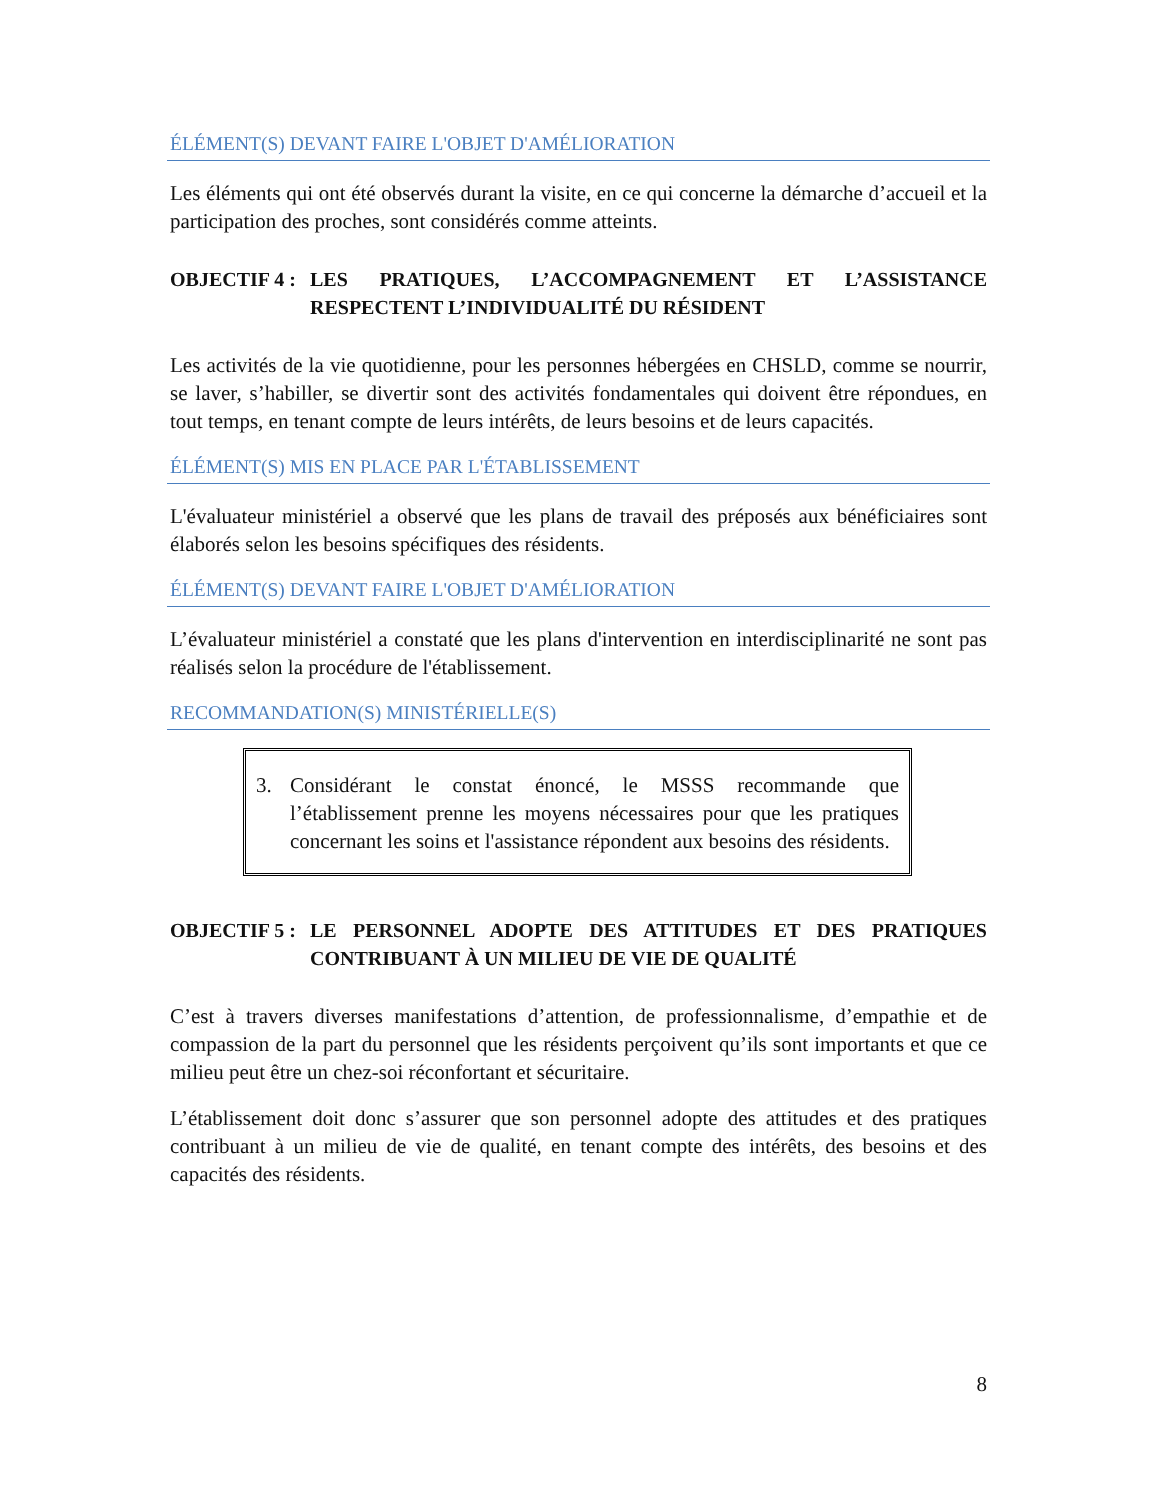ÉLÉMENT(S) DEVANT FAIRE L'OBJET D'AMÉLIORATION
Les éléments qui ont été observés durant la visite, en ce qui concerne la démarche d’accueil et la participation des proches, sont considérés comme atteints.
OBJECTIF 4 :
LES PRATIQUES, L’ACCOMPAGNEMENT ET L’ASSISTANCE RESPECTENT L’INDIVIDUALITÉ DU RÉSIDENT
Les activités de la vie quotidienne, pour les personnes hébergées en CHSLD, comme se nourrir, se laver, s’habiller, se divertir sont des activités fondamentales qui doivent être répondues, en tout temps, en tenant compte de leurs intérêts, de leurs besoins et de leurs capacités.
ÉLÉMENT(S) MIS EN PLACE PAR L'ÉTABLISSEMENT
L'évaluateur ministériel a observé que les plans de travail des préposés aux bénéficiaires sont élaborés selon les besoins spécifiques des résidents.
ÉLÉMENT(S) DEVANT FAIRE L'OBJET D'AMÉLIORATION
L’évaluateur ministériel a constaté que les plans d'intervention en interdisciplinarité ne sont pas réalisés selon la procédure de l'établissement.
RECOMMANDATION(S) MINISTÉRIELLE(S)
3. Considérant le constat énoncé, le MSSS recommande que l’établissement prenne les moyens nécessaires pour que les pratiques concernant les soins et l'assistance répondent aux besoins des résidents.
OBJECTIF 5 :
LE PERSONNEL ADOPTE DES ATTITUDES ET DES PRATIQUES CONTRIBUANT À UN MILIEU DE VIE DE QUALITÉ
C’est à travers diverses manifestations d’attention, de professionnalisme, d’empathie et de compassion de la part du personnel que les résidents perçoivent qu’ils sont importants et que ce milieu peut être un chez-soi réconfortant et sécuritaire.
L’établissement doit donc s’assurer que son personnel adopte des attitudes et des pratiques contribuant à un milieu de vie de qualité, en tenant compte des intérêts, des besoins et des capacités des résidents.
8